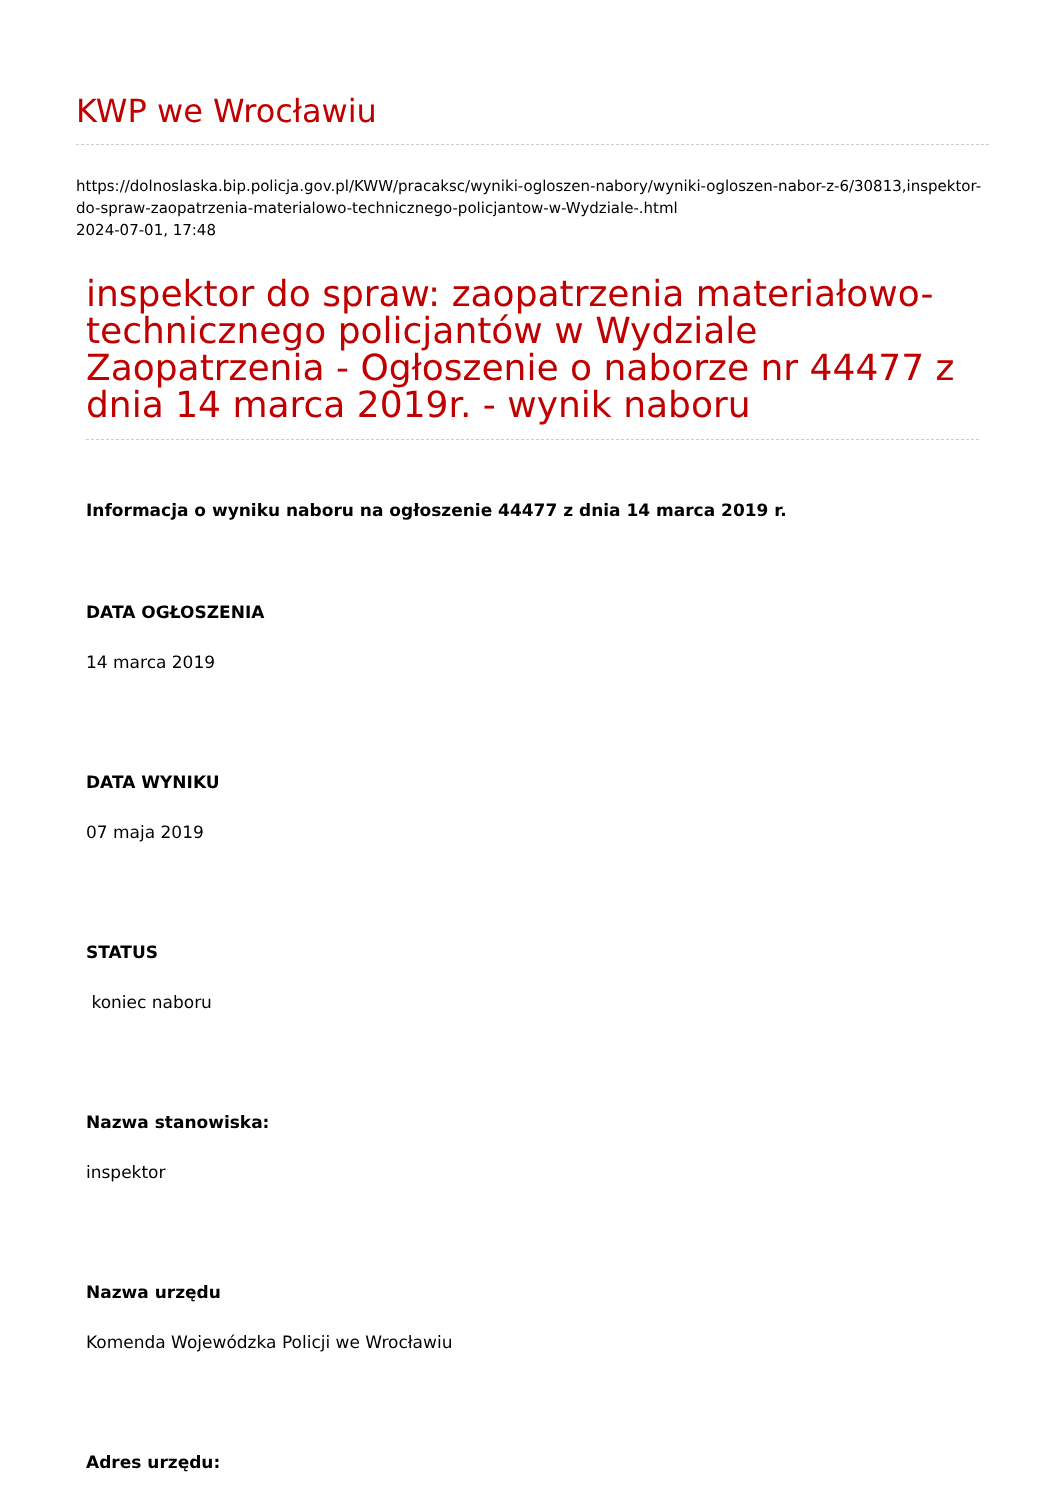KWP we Wrocławiu
https://dolnoslaska.bip.policja.gov.pl/KWW/pracaksc/wyniki-ogloszen-nabory/wyniki-ogloszen-nabor-z-6/30813,inspektor-do-spraw-zaopatrzenia-materialowo-technicznego-policjantow-w-Wydziale-.html
2024-07-01, 17:48
inspektor do spraw: zaopatrzenia materiałowo-technicznego policjantów w Wydziale Zaopatrzenia - Ogłoszenie o naborze nr 44477 z dnia 14 marca 2019r. - wynik naboru
Informacja o wyniku naboru na ogłoszenie 44477 z dnia 14 marca 2019 r.
DATA OGŁOSZENIA
14 marca 2019
DATA WYNIKU
07 maja 2019
STATUS
koniec naboru
Nazwa stanowiska:
inspektor
Nazwa urzędu
Komenda Wojewódzka Policji we Wrocławiu
Adres urzędu: